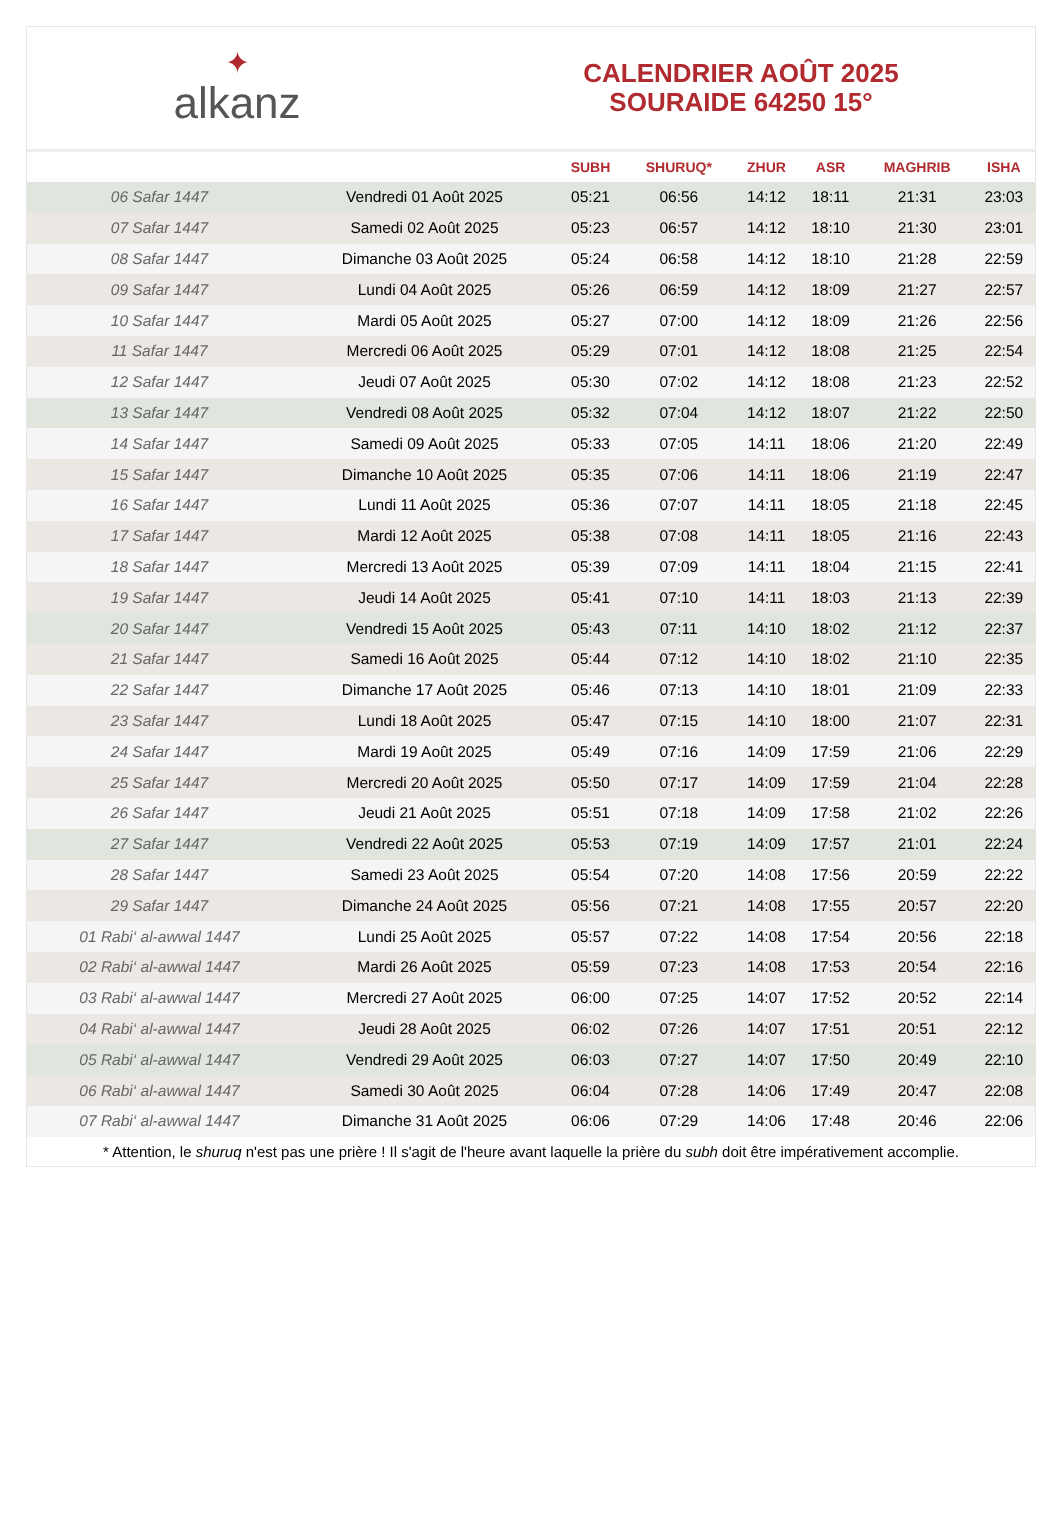✦
alkanz
CALENDRIER AOÛT 2025
SOURAIDE 64250 15°
| | | SUBH | SHURUQ* | ZHUR | ASR | MAGHRIB | ISHA |
| --- | --- | --- | --- | --- | --- | --- | --- |
| 06 Safar 1447 | Vendredi 01 Août 2025 | 05:21 | 06:56 | 14:12 | 18:11 | 21:31 | 23:03 |
| 07 Safar 1447 | Samedi 02 Août 2025 | 05:23 | 06:57 | 14:12 | 18:10 | 21:30 | 23:01 |
| 08 Safar 1447 | Dimanche 03 Août 2025 | 05:24 | 06:58 | 14:12 | 18:10 | 21:28 | 22:59 |
| 09 Safar 1447 | Lundi 04 Août 2025 | 05:26 | 06:59 | 14:12 | 18:09 | 21:27 | 22:57 |
| 10 Safar 1447 | Mardi 05 Août 2025 | 05:27 | 07:00 | 14:12 | 18:09 | 21:26 | 22:56 |
| 11 Safar 1447 | Mercredi 06 Août 2025 | 05:29 | 07:01 | 14:12 | 18:08 | 21:25 | 22:54 |
| 12 Safar 1447 | Jeudi 07 Août 2025 | 05:30 | 07:02 | 14:12 | 18:08 | 21:23 | 22:52 |
| 13 Safar 1447 | Vendredi 08 Août 2025 | 05:32 | 07:04 | 14:12 | 18:07 | 21:22 | 22:50 |
| 14 Safar 1447 | Samedi 09 Août 2025 | 05:33 | 07:05 | 14:11 | 18:06 | 21:20 | 22:49 |
| 15 Safar 1447 | Dimanche 10 Août 2025 | 05:35 | 07:06 | 14:11 | 18:06 | 21:19 | 22:47 |
| 16 Safar 1447 | Lundi 11 Août 2025 | 05:36 | 07:07 | 14:11 | 18:05 | 21:18 | 22:45 |
| 17 Safar 1447 | Mardi 12 Août 2025 | 05:38 | 07:08 | 14:11 | 18:05 | 21:16 | 22:43 |
| 18 Safar 1447 | Mercredi 13 Août 2025 | 05:39 | 07:09 | 14:11 | 18:04 | 21:15 | 22:41 |
| 19 Safar 1447 | Jeudi 14 Août 2025 | 05:41 | 07:10 | 14:11 | 18:03 | 21:13 | 22:39 |
| 20 Safar 1447 | Vendredi 15 Août 2025 | 05:43 | 07:11 | 14:10 | 18:02 | 21:12 | 22:37 |
| 21 Safar 1447 | Samedi 16 Août 2025 | 05:44 | 07:12 | 14:10 | 18:02 | 21:10 | 22:35 |
| 22 Safar 1447 | Dimanche 17 Août 2025 | 05:46 | 07:13 | 14:10 | 18:01 | 21:09 | 22:33 |
| 23 Safar 1447 | Lundi 18 Août 2025 | 05:47 | 07:15 | 14:10 | 18:00 | 21:07 | 22:31 |
| 24 Safar 1447 | Mardi 19 Août 2025 | 05:49 | 07:16 | 14:09 | 17:59 | 21:06 | 22:29 |
| 25 Safar 1447 | Mercredi 20 Août 2025 | 05:50 | 07:17 | 14:09 | 17:59 | 21:04 | 22:28 |
| 26 Safar 1447 | Jeudi 21 Août 2025 | 05:51 | 07:18 | 14:09 | 17:58 | 21:02 | 22:26 |
| 27 Safar 1447 | Vendredi 22 Août 2025 | 05:53 | 07:19 | 14:09 | 17:57 | 21:01 | 22:24 |
| 28 Safar 1447 | Samedi 23 Août 2025 | 05:54 | 07:20 | 14:08 | 17:56 | 20:59 | 22:22 |
| 29 Safar 1447 | Dimanche 24 Août 2025 | 05:56 | 07:21 | 14:08 | 17:55 | 20:57 | 22:20 |
| 01 Rabi‘ al-awwal 1447 | Lundi 25 Août 2025 | 05:57 | 07:22 | 14:08 | 17:54 | 20:56 | 22:18 |
| 02 Rabi‘ al-awwal 1447 | Mardi 26 Août 2025 | 05:59 | 07:23 | 14:08 | 17:53 | 20:54 | 22:16 |
| 03 Rabi‘ al-awwal 1447 | Mercredi 27 Août 2025 | 06:00 | 07:25 | 14:07 | 17:52 | 20:52 | 22:14 |
| 04 Rabi‘ al-awwal 1447 | Jeudi 28 Août 2025 | 06:02 | 07:26 | 14:07 | 17:51 | 20:51 | 22:12 |
| 05 Rabi‘ al-awwal 1447 | Vendredi 29 Août 2025 | 06:03 | 07:27 | 14:07 | 17:50 | 20:49 | 22:10 |
| 06 Rabi‘ al-awwal 1447 | Samedi 30 Août 2025 | 06:04 | 07:28 | 14:06 | 17:49 | 20:47 | 22:08 |
| 07 Rabi‘ al-awwal 1447 | Dimanche 31 Août 2025 | 06:06 | 07:29 | 14:06 | 17:48 | 20:46 | 22:06 |
* Attention, le shuruq n'est pas une prière ! Il s'agit de l'heure avant laquelle la prière du subh doit être impérativement accomplie.